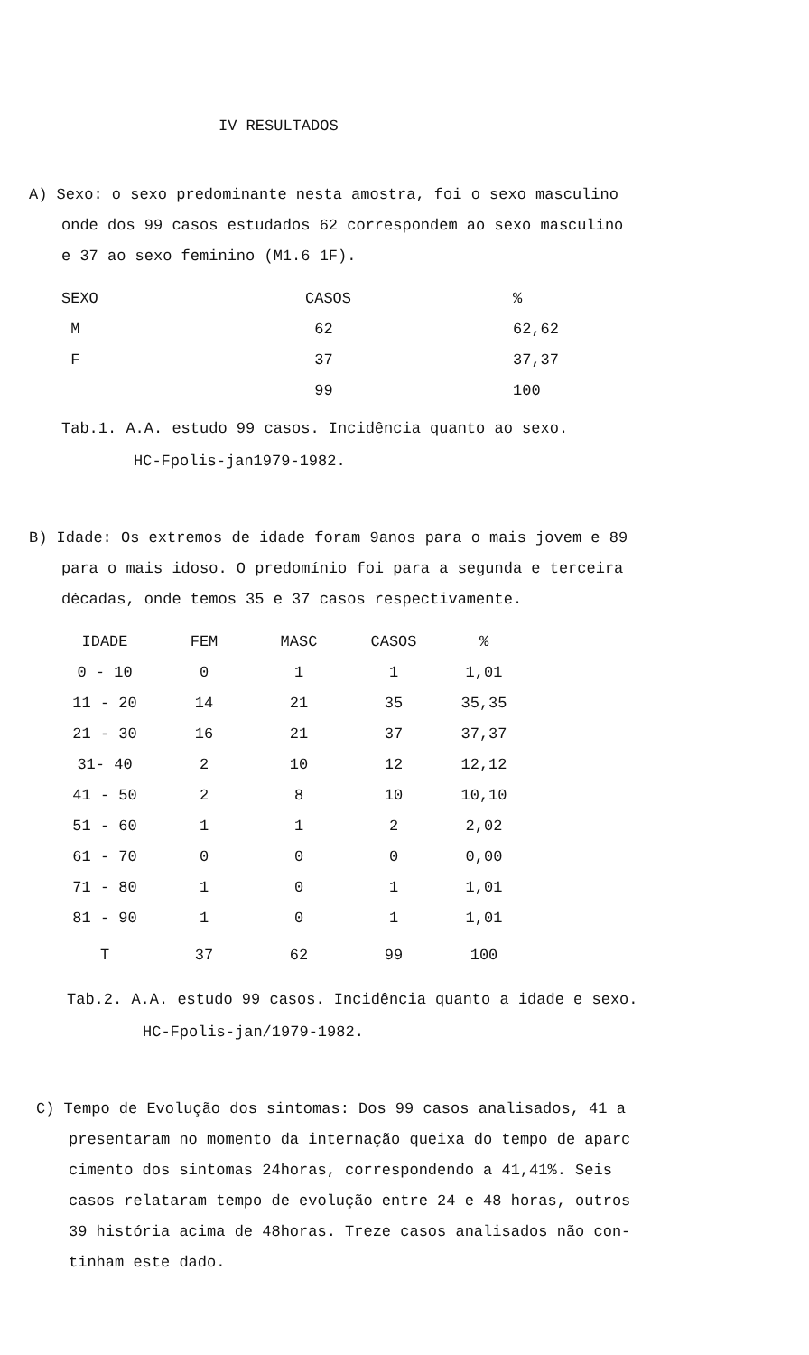IV RESULTADOS
A) Sexo: o sexo predominante nesta amostra, foi o sexo masculino
onde dos 99 casos estudados 62 correspondem ao sexo masculino
e 37 ao sexo feminino (M1.6 1F).
| SEXO | CASOS | % |
| --- | --- | --- |
| M | 62 | 62,62 |
| F | 37 | 37,37 |
| | 99 | 100 |
Tab.1. A.A. estudo 99 casos. Incidência quanto ao sexo.
HC-Fpolis-jan1979-1982.
B) Idade: Os extremos de idade foram 9anos para o mais jovem e 89
para o mais idoso. O predomínio foi para a segunda e terceira
décadas, onde temos 35 e 37 casos respectivamente.
| IDADE | FEM | MASC | CASOS | % |
| --- | --- | --- | --- | --- |
| 0 - 10 | 0 | 1 | 1 | 1,01 |
| 11 - 20 | 14 | 21 | 35 | 35,35 |
| 21 - 30 | 16 | 21 | 37 | 37,37 |
| 31- 40 | 2 | 10 | 12 | 12,12 |
| 41 - 50 | 2 | 8 | 10 | 10,10 |
| 51 - 60 | 1 | 1 | 2 | 2,02 |
| 61 - 70 | 0 | 0 | 0 | 0,00 |
| 71 - 80 | 1 | 0 | 1 | 1,01 |
| 81 - 90 | 1 | 0 | 1 | 1,01 |
| T | 37 | 62 | 99 | 100 |
Tab.2. A.A. estudo 99 casos. Incidência quanto a idade e sexo.
HC-Fpolis-jan/1979-1982.
C) Tempo de Evolução dos sintomas: Dos 99 casos analisados, 41 a
presentaram no momento da internação queixa do tempo de aparc
cimento dos sintomas 24horas, correspondendo a 41,41%. Seis
casos relataram tempo de evolução entre 24 e 48 horas, outros
39 história acima de 48horas. Treze casos analisados não con-
tinham este dado.